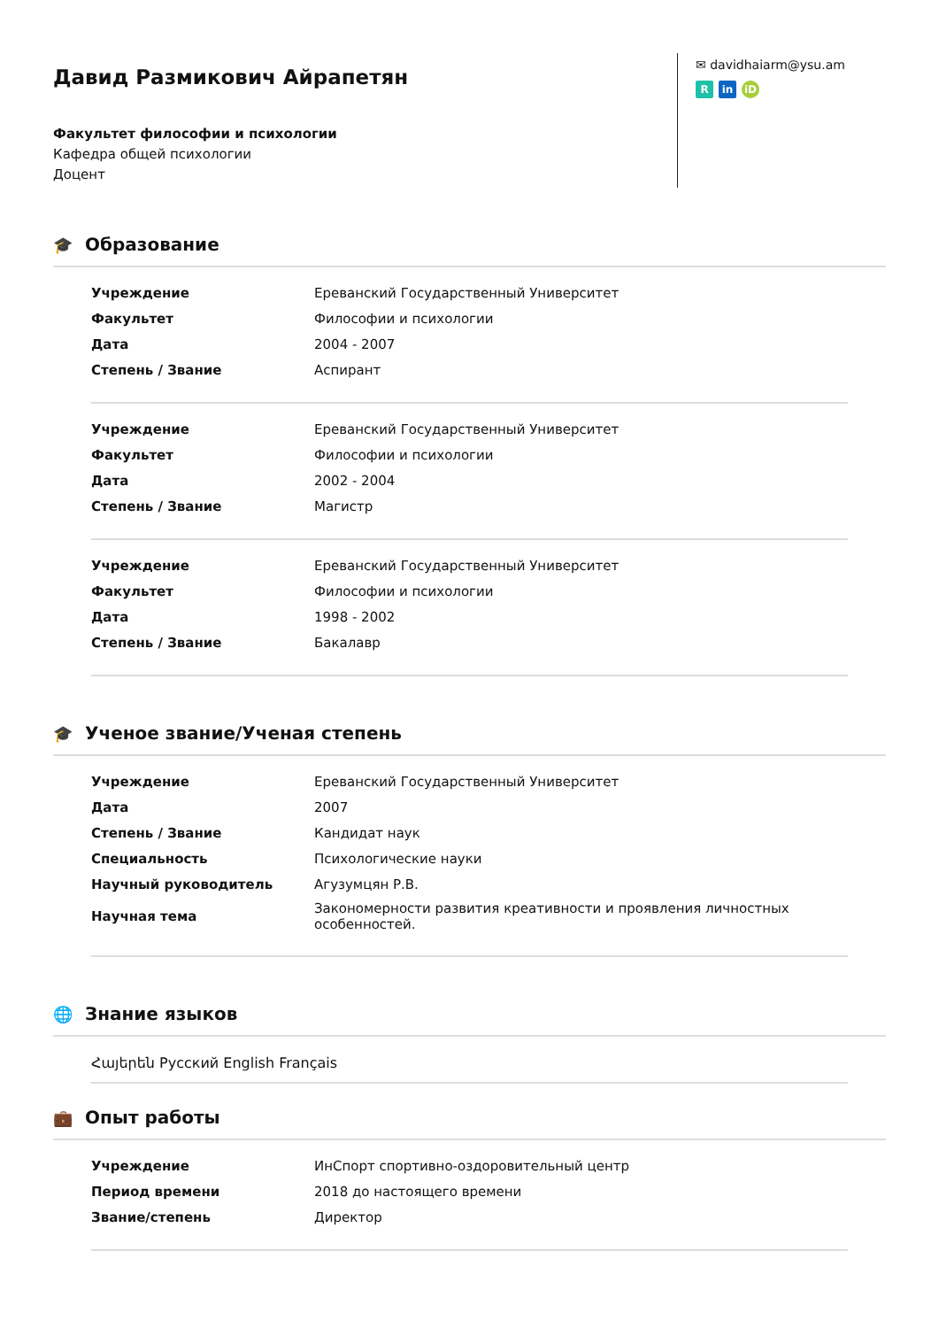Давид Размикович Айрапетян
Факультет философии и психологии
Кафедра общей психологии
Доцент
✉ davidhaiarm@ysu.am
Rin iD
🎓 Образование
| Учреждение | Ереванский Государственный Университет |
| Факультет | Философии и психологии |
| Дата | 2004 - 2007 |
| Степень / Звание | Аспирант |
| Учреждение | Ереванский Государственный Университет |
| Факультет | Философии и психологии |
| Дата | 2002 - 2004 |
| Степень / Звание | Магистр |
| Учреждение | Ереванский Государственный Университет |
| Факультет | Философии и психологии |
| Дата | 1998 - 2002 |
| Степень / Звание | Бакалавр |
🎓 Ученое звание/Ученая степень
| Учреждение | Ереванский Государственный Университет |
| Дата | 2007 |
| Степень / Звание | Кандидат наук |
| Специальность | Психологические науки |
| Научный руководитель | Агузумцян Р.В. |
| Научная тема | Закономерности развития креативности и проявления личностных особенностей. |
🌐 Знание языков
Հայերեն Русский English Français
💼 Опыт работы
| Учреждение | ИнСпорт спортивно-оздоровительный центр |
| Период времени | 2018 до настоящего времени |
| Звание/степень | Директор |